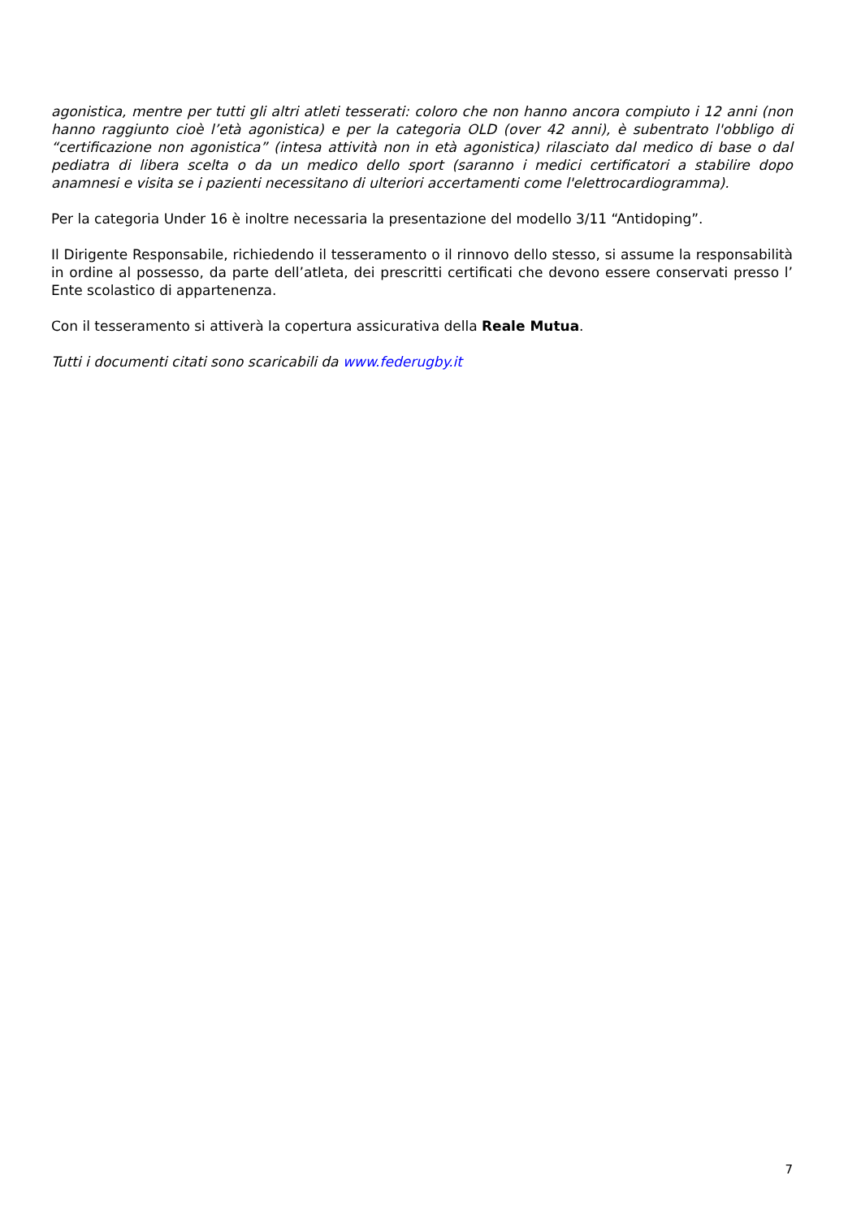agonistica, mentre per tutti gli altri atleti tesserati: coloro che non hanno ancora compiuto i 12 anni (non hanno raggiunto cioè l’età agonistica) e per la categoria OLD (over 42 anni), è subentrato l'obbligo di “certificazione non agonistica” (intesa attività non in età agonistica) rilasciato dal medico di base o dal pediatra di libera scelta o da un medico dello sport (saranno i medici certificatori a stabilire dopo anamnesi e visita se i pazienti necessitano di ulteriori accertamenti come l'elettrocardiogramma).
Per la categoria Under 16 è inoltre necessaria la presentazione del modello 3/11 “Antidoping”.
Il Dirigente Responsabile, richiedendo il tesseramento o il rinnovo dello stesso, si assume la responsabilità in ordine al possesso, da parte dell’atleta, dei prescritti certificati che devono essere conservati presso l’ Ente scolastico di appartenenza.
Con il tesseramento si attiverà la copertura assicurativa della Reale Mutua.
Tutti i documenti citati sono scaricabili da www.federugby.it
7